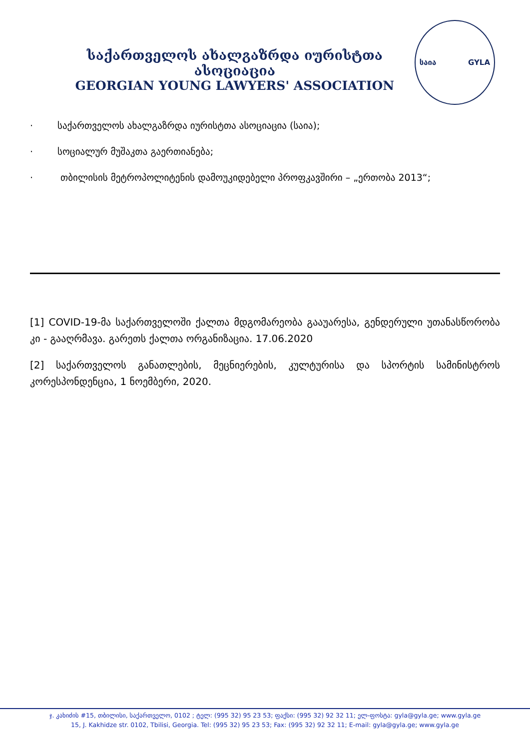საქართველოს ახალგაზრდა იურისტთა ასოციაცია
GEORGIAN YOUNG LAWYERS' ASSOCIATION
საია GYLA
· საქართველოს ახალგაზრდა იურისტთა ასოციაცია (საია);
· სოციალურ მუშაკთა გაერთიანება;
· თბილისის მეტროპოლიტენის დამოუკიდებელი პროფკავშირი – „ერთობა 2013“;
[1] COVID-19-მა საქართველოში ქალთა მდგომარეობა გააუარესა, გენდერული უთანასწორობა კი - გააღრმავა. გარეთს ქალთა ორგანიზაცია. 17.06.2020
[2] საქართველოს განათლების, მეცნიერების, კულტურისა და სპორტის სამინისტროს კორესპონდენცია, 1 ნოემბერი, 2020.
ჯ. კახიძის #15, თბილისი, საქართველო, 0102 ; ტელ: (995 32) 95 23 53; ფაქსი: (995 32) 92 32 11; ელ-ფოსტა: gyla@gyla.ge; www.gyla.ge
15, J. Kakhidze str. 0102, Tbilisi, Georgia. Tel: (995 32) 95 23 53; Fax: (995 32) 92 32 11; E-mail: gyla@gyla.ge; www.gyla.ge